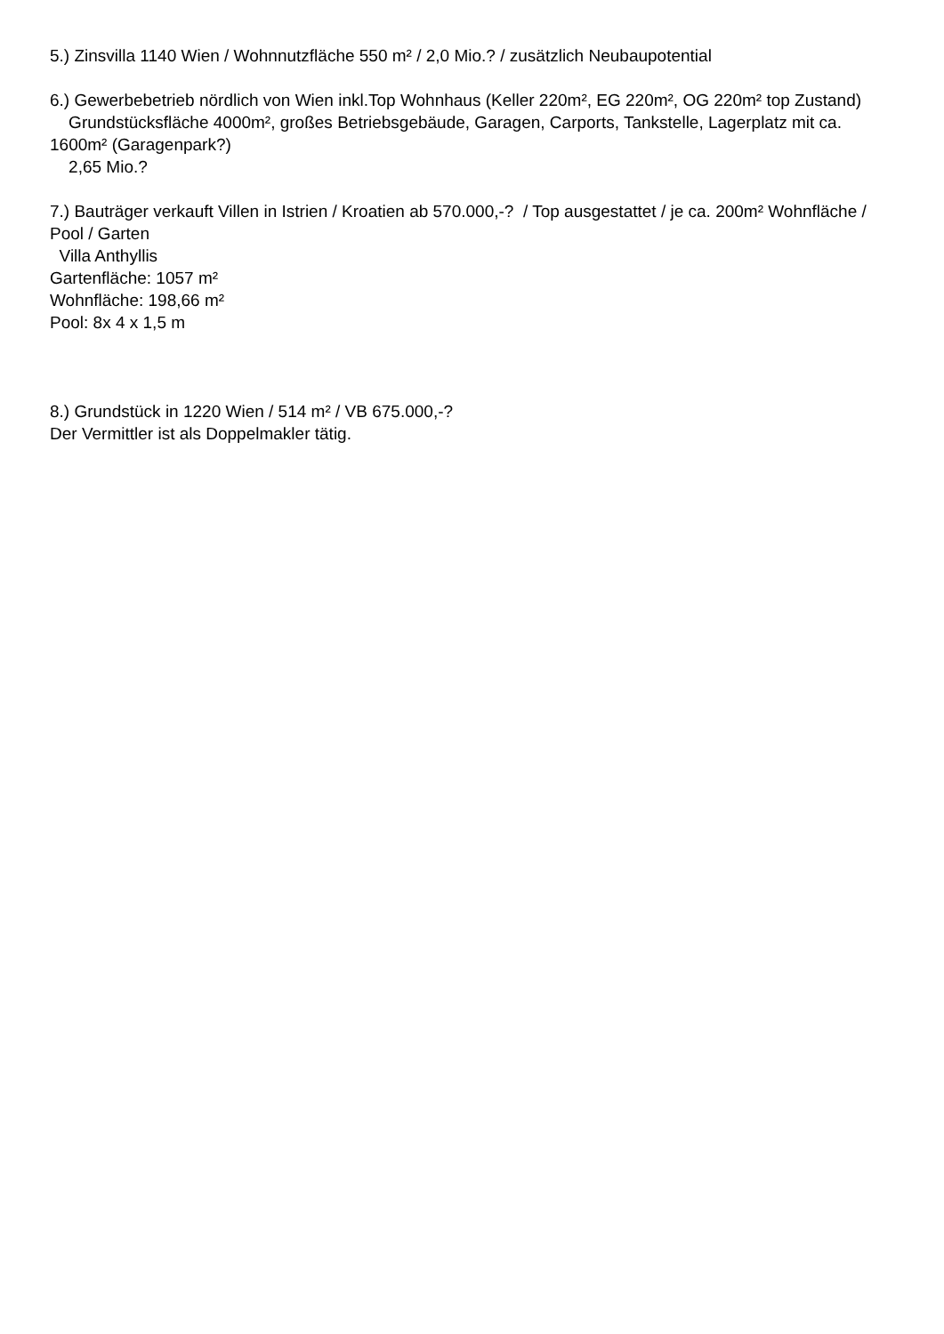5.) Zinsvilla 1140 Wien / Wohnnutzfläche 550 m² / 2,0 Mio.? / zusätzlich Neubaupotential
6.) Gewerbebetrieb nördlich von Wien inkl.Top Wohnhaus (Keller 220m², EG 220m², OG 220m² top Zustand)
Grundstücksfläche 4000m², großes Betriebsgebäude, Garagen, Carports, Tankstelle, Lagerplatz mit ca. 1600m² (Garagenpark?)
2,65 Mio.?
7.) Bauträger verkauft Villen in Istrien / Kroatien ab 570.000,-? / Top ausgestattet / je ca. 200m² Wohnfläche / Pool / Garten
Villa Anthyllis
Gartenfläche: 1057 m²
Wohnfläche: 198,66 m²
Pool: 8x 4 x 1,5 m
8.) Grundstück in 1220 Wien / 514 m² / VB 675.000,-?
Der Vermittler ist als Doppelmakler tätig.